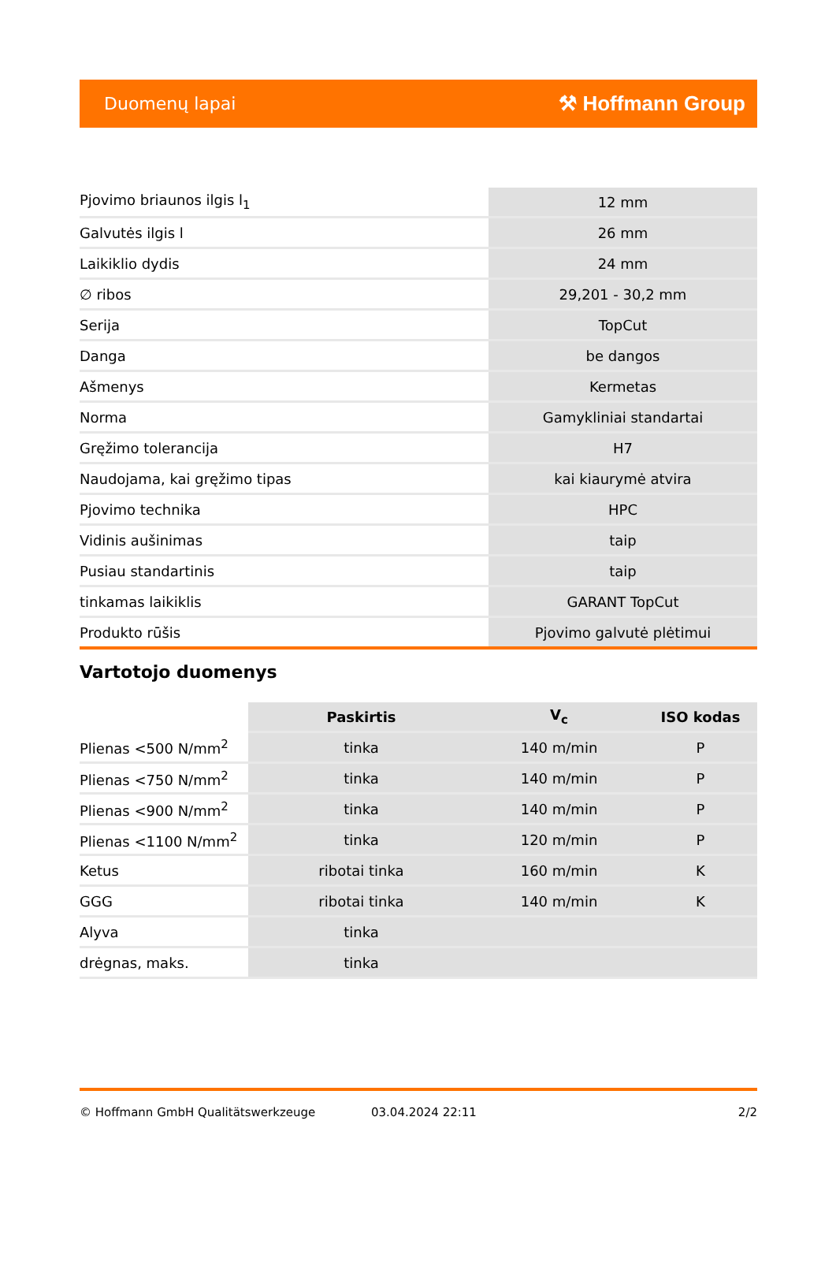Duomenų lapai ⚒ Hoffmann Group
| Pjovimo briaunos ilgis l<sub>1</sub> | 12 mm |
| Galvutės ilgis l | 26 mm |
| Laikiklio dydis | 24 mm |
| ∅ ribos | 29,201 - 30,2 mm |
| Serija | TopCut |
| Danga | be dangos |
| Ašmenys | Kermetas |
| Norma | Gamykliniai standartai |
| Gręžimo tolerancija | H7 |
| Naudojama, kai gręžimo tipas | kai kiaurymė atvira |
| Pjovimo technika | HPC |
| Vidinis aušinimas | taip |
| Pusiau standartinis | taip |
| tinkamas laikiklis | GARANT TopCut |
| Produkto rūšis | Pjovimo galvutė plėtimui |
Vartotojo duomenys
| | Paskirtis | V<sub>c</sub> | ISO kodas |
| --- | --- | --- | --- |
| Plienas <500 N/mm<sup>2</sup> | tinka | 140 m/min | P |
| Plienas <750 N/mm<sup>2</sup> | tinka | 140 m/min | P |
| Plienas <900 N/mm<sup>2</sup> | tinka | 140 m/min | P |
| Plienas <1100 N/mm<sup>2</sup> | tinka | 120 m/min | P |
| Ketus | ribotai tinka | 160 m/min | K |
| GGG | ribotai tinka | 140 m/min | K |
| Alyva | tinka | | |
| drėgnas, maks. | tinka | | |
© Hoffmann GmbH Qualitätswerkzeuge 03.04.2024 22:11 2/2